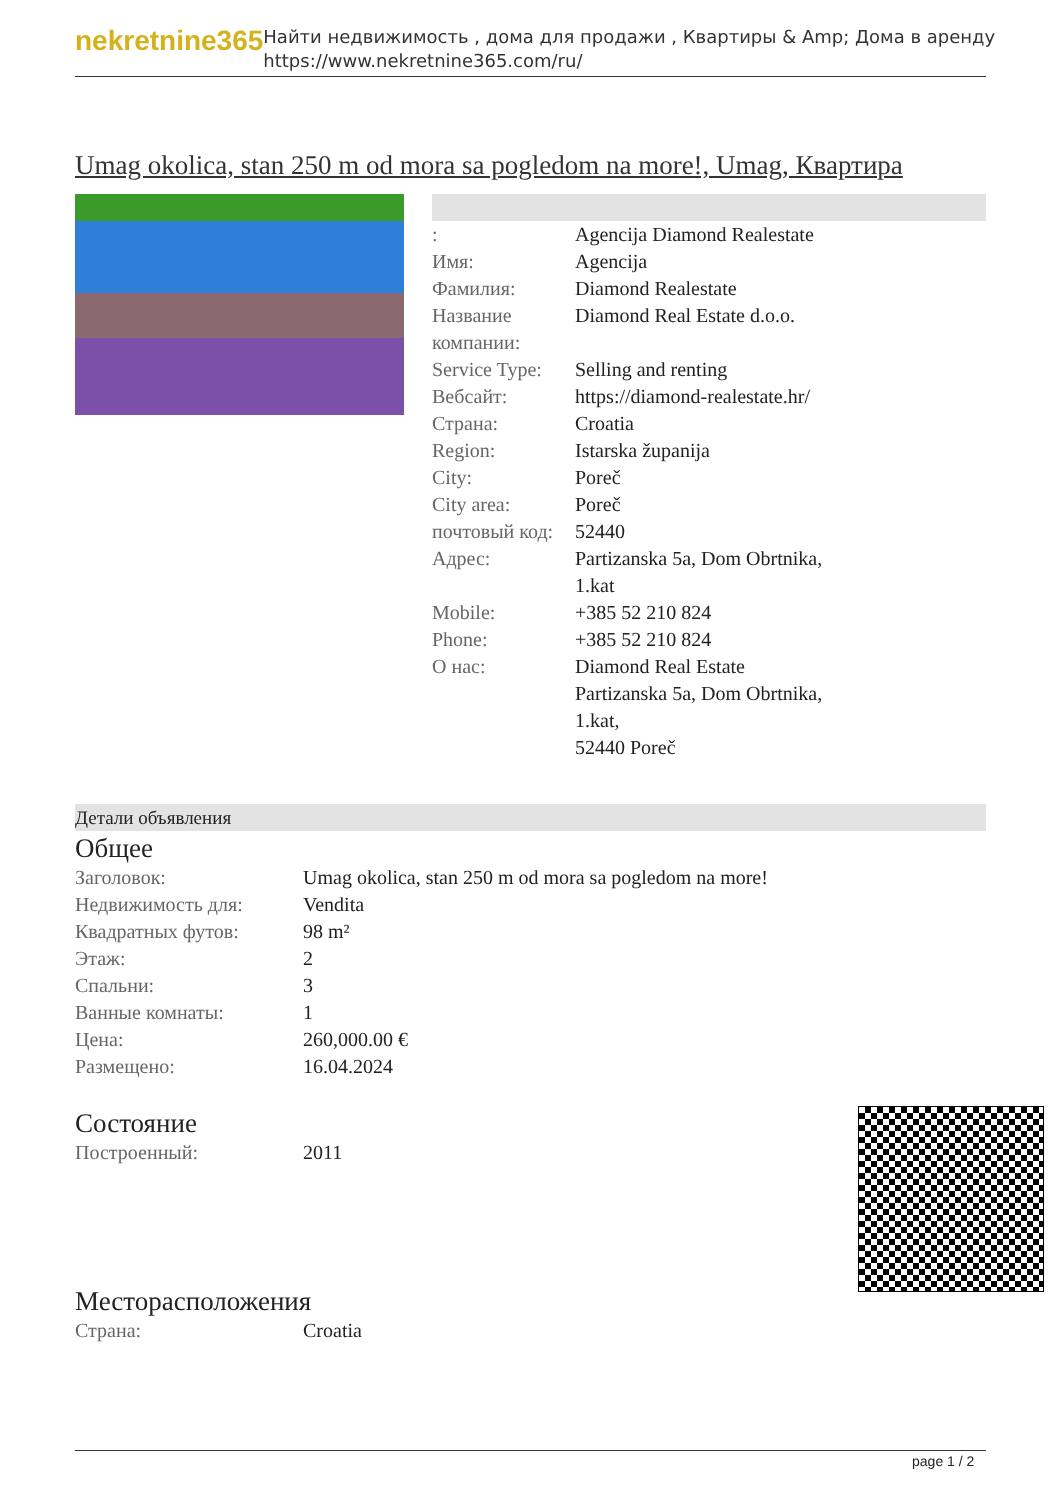nekretnine365
Найти недвижимость , дома для продажи , Квартиры & Amp; Дома в аренду
https://www.nekretnine365.com/ru/
Umag okolica, stan 250 m od mora sa pogledom na more!, Umag, Квартира
| : | Agencija Diamond Realestate |
| Имя: | Agencija |
| Фамилия: | Diamond Realestate |
| Название компании: | Diamond Real Estate d.o.o. |
| Service Type: | Selling and renting |
| Вебсайт: | https://diamond-realestate.hr/ |
| Страна: | Croatia |
| Region: | Istarska županija |
| City: | Poreč |
| City area: | Poreč |
| почтовый код: | 52440 |
| Адрес: | Partizanska 5a, Dom Obrtnika, 1.kat |
| Mobile: | +385 52 210 824 |
| Phone: | +385 52 210 824 |
| О нас: | Diamond Real Estate Partizanska 5a, Dom Obrtnika, 1.kat, 52440 Poreč |
Детали объявления
Общее
| Заголовок: | Umag okolica, stan 250 m od mora sa pogledom na more! |
| Недвижимость для: | Vendita |
| Квадратных футов: | 98 m² |
| Этаж: | 2 |
| Спальни: | 3 |
| Ванные комнаты: | 1 |
| Цена: | 260,000.00 € |
| Размещено: | 16.04.2024 |
Состояние
| Построенный: | 2011 |
Месторасположения
| Страна: | Croatia |
page 1 / 2